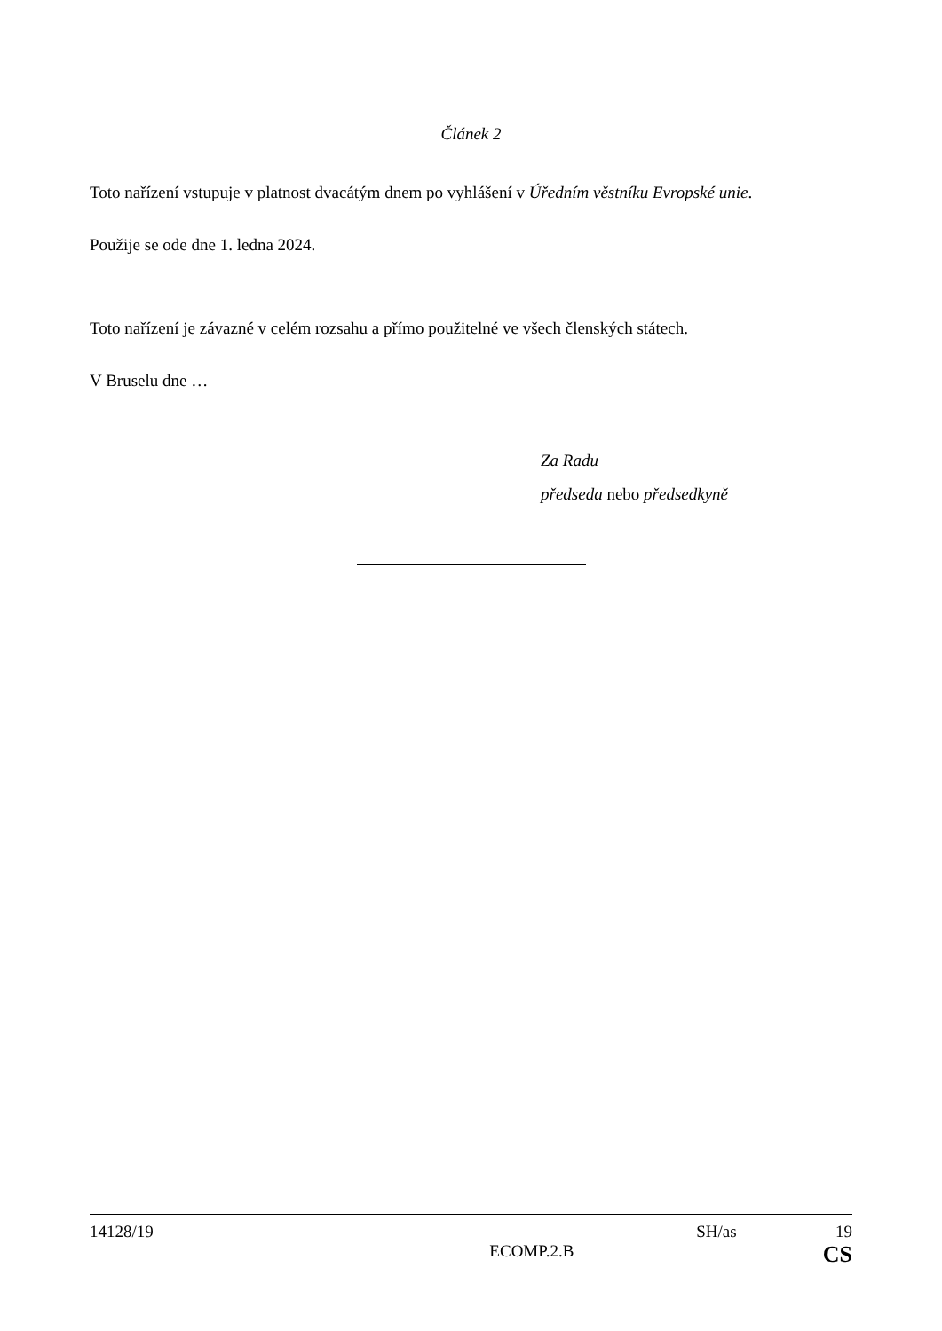Článek 2
Toto nařízení vstupuje v platnost dvacátým dnem po vyhlášení v Úředním věstníku Evropské unie.
Použije se ode dne 1. ledna 2024.
Toto nařízení je závazné v celém rozsahu a přímo použitelné ve všech členských státech.
V Bruselu dne …
Za Radu
předseda nebo předsedkyně
14128/19 SH/as 19
ECOMP.2.B CS